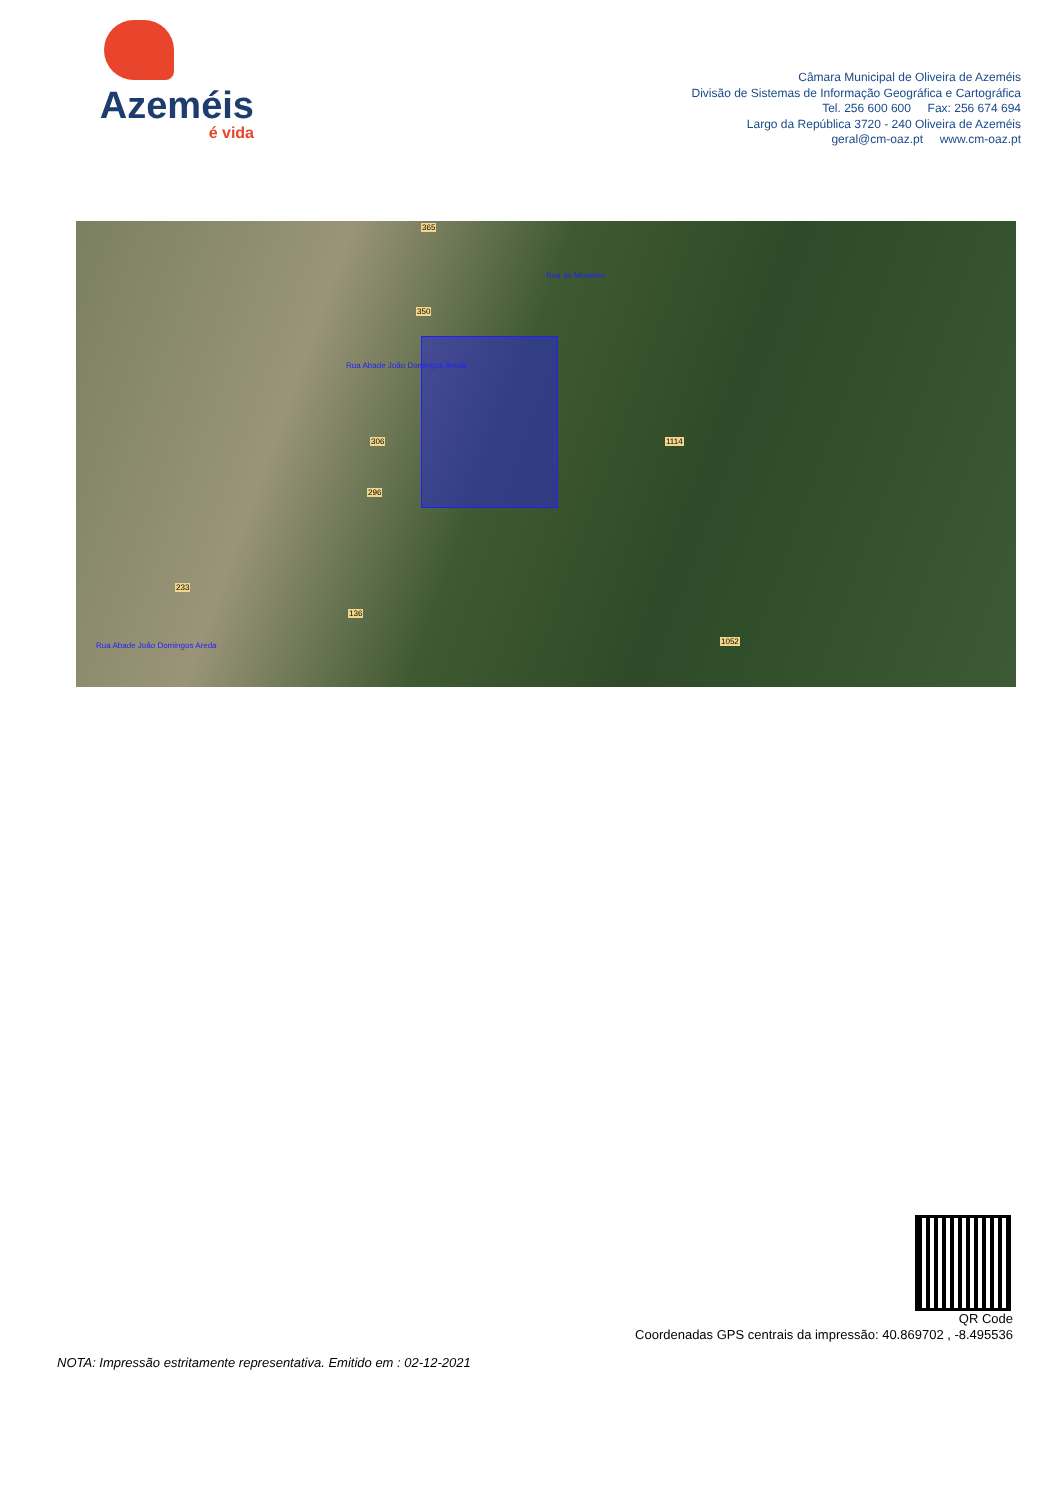Azeméis
é vida
Câmara Municipal de Oliveira de Azeméis
Divisão de Sistemas de Informação Geográfica e Cartográfica
Tel. 256 600 600 Fax: 256 674 694
Largo da República 3720 - 240 Oliveira de Azeméis
geral@cm-oaz.pt www.cm-oaz.pt
365
350
306
296
233
136
1114
1052
Rua Abade João Domingos Areda
Rua Abade João Domingos Areda
Rua do Mosteiro
QR Code
Coordenadas GPS centrais da impressão: 40.869702 , -8.495536
NOTA: Impressão estritamente representativa. Emitido em : 02-12-2021